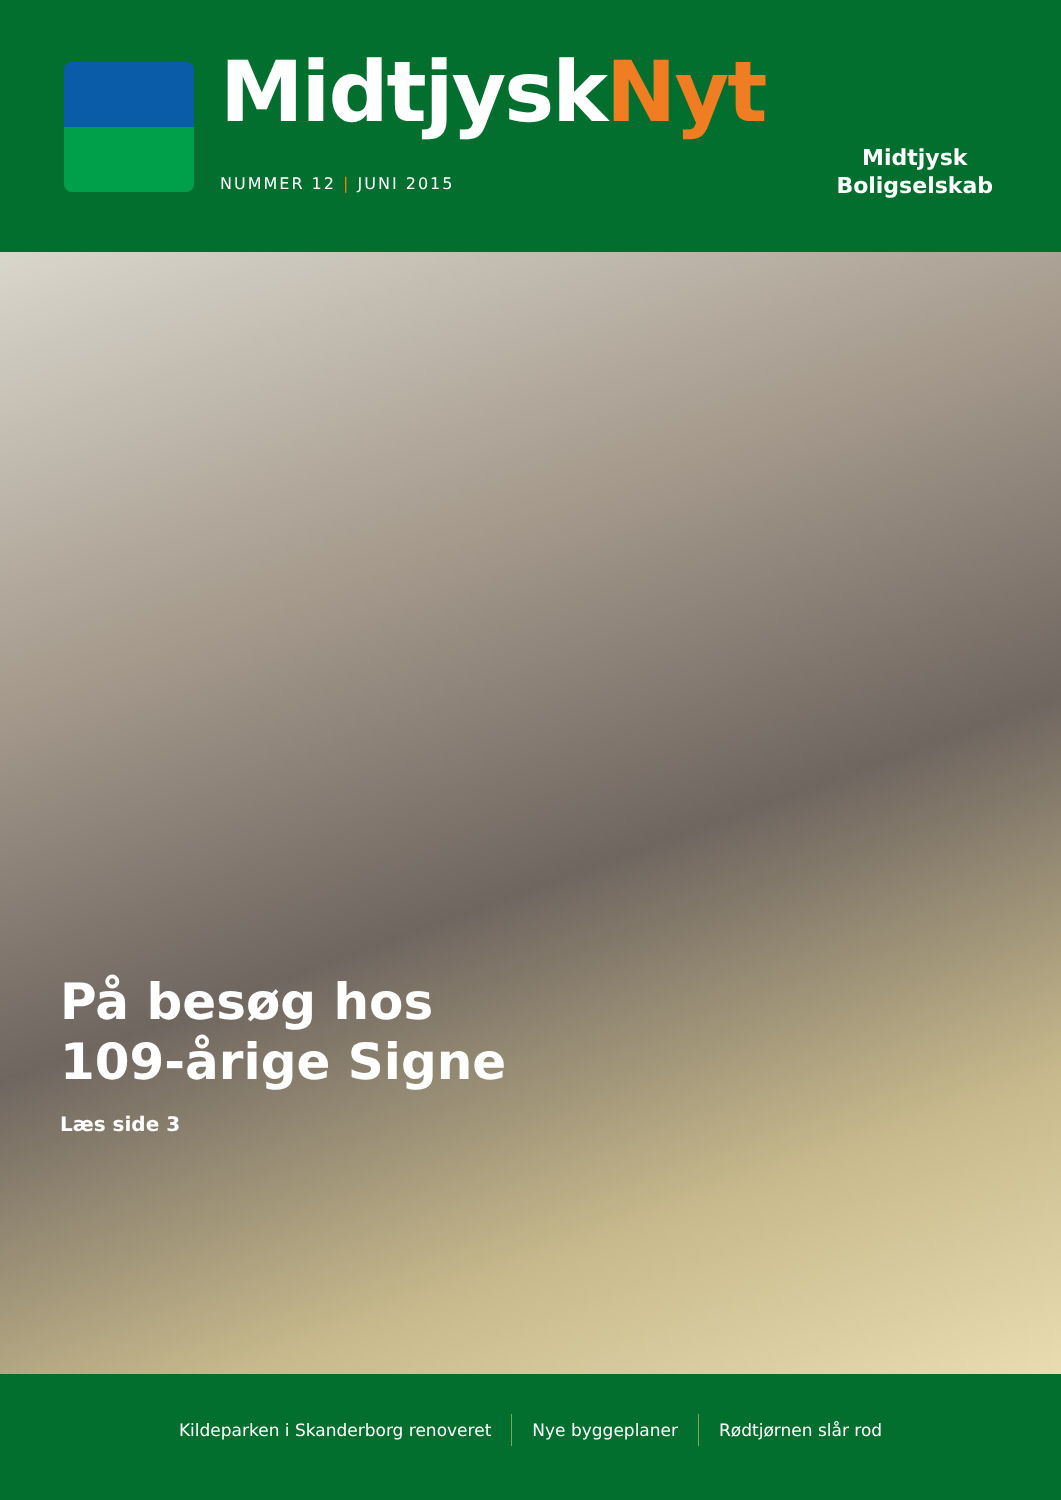MidtjyskNyt
NUMMER 12 | JUNI 2015
Midtjysk
Boligselskab
På besøg hos
109-årige Signe
Læs side 3
Kildeparken i Skanderborg renoveret
Nye byggeplaner Rødtjørnen slår rod